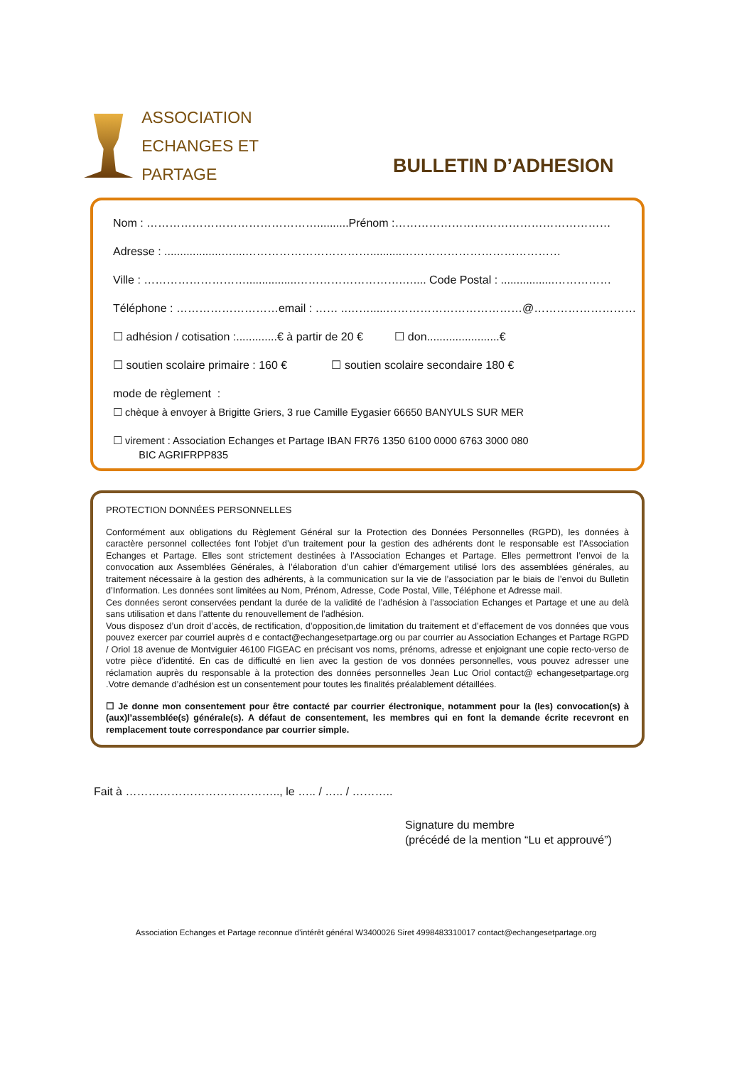ASSOCIATION
ECHANGES ET PARTAGE
BULLETIN D’ADHESION
Nom : ………………………………………..........Prénom :…………………………………………………
Adresse : ..................…....……………………………..........……………………………………
Ville : ………………………................……………………….….... Code Postal : .................……………
Téléphone : ………………………email : …… ..…….....………………………………@………………………
☐ adhésion / cotisation :.............€ à partir de 20 € ☐ don.......................€
☐ soutien scolaire primaire : 160 € ☐ soutien scolaire secondaire 180 €
mode de règlement :
☐ chèque à envoyer à Brigitte Griers, 3 rue Camille Eygasier 66650 BANYULS SUR MER
☐ virement : Association Echanges et Partage IBAN FR76 1350 6100 0000 6763 3000 080
BIC AGRIFRPP835
PROTECTION DONNÉES PERSONNELLES
Conformément aux obligations du Règlement Général sur la Protection des Données Personnelles (RGPD), les données à caractère personnel collectées font l’objet d’un traitement pour la gestion des adhérents dont le responsable est l’Association Echanges et Partage. Elles sont strictement destinées à l’Association Echanges et Partage. Elles permettront l’envoi de la convocation aux Assemblées Générales, à l’élaboration d’un cahier d’émargement utilisé lors des assemblées générales, au traitement nécessaire à la gestion des adhérents, à la communication sur la vie de l’association par le biais de l’envoi du Bulletin d’Information. Les données sont limitées au Nom, Prénom, Adresse, Code Postal, Ville, Téléphone et Adresse mail.
Ces données seront conservées pendant la durée de la validité de l’adhésion à l’association Echanges et Partage et une au delà sans utilisation et dans l’attente du renouvellement de l’adhésion.
Vous disposez d’un droit d’accès, de rectification, d’opposition,de limitation du traitement et d’effacement de vos données que vous pouvez exercer par courriel auprès d e contact@echangesetpartage.org ou par courrier au Association Echanges et Partage RGPD / Oriol 18 avenue de Montviguier 46100 FIGEAC en précisant vos noms, prénoms, adresse et enjoignant une copie recto-verso de votre pièce d’identité. En cas de difficulté en lien avec la gestion de vos données personnelles, vous pouvez adresser une réclamation auprès du responsable à la protection des données personnelles Jean Luc Oriol contact@ echangesetpartage.org .Votre demande d’adhésion est un consentement pour toutes les finalités préalablement détaillées.
☐ Je donne mon consentement pour être contacté par courrier électronique, notamment pour la (les) convocation(s) à (aux)l’assemblée(s) générale(s). A défaut de consentement, les membres qui en font la demande écrite recevront en remplacement toute correspondance par courrier simple.
Fait à ………………………………….., le ….. / ….. / ………..
Signature du membre
(précédé de la mention “Lu et approuvé”)
Association Echanges et Partage reconnue d’intérêt général W3400026 Siret 4998483310017 contact@echangesetpartage.org